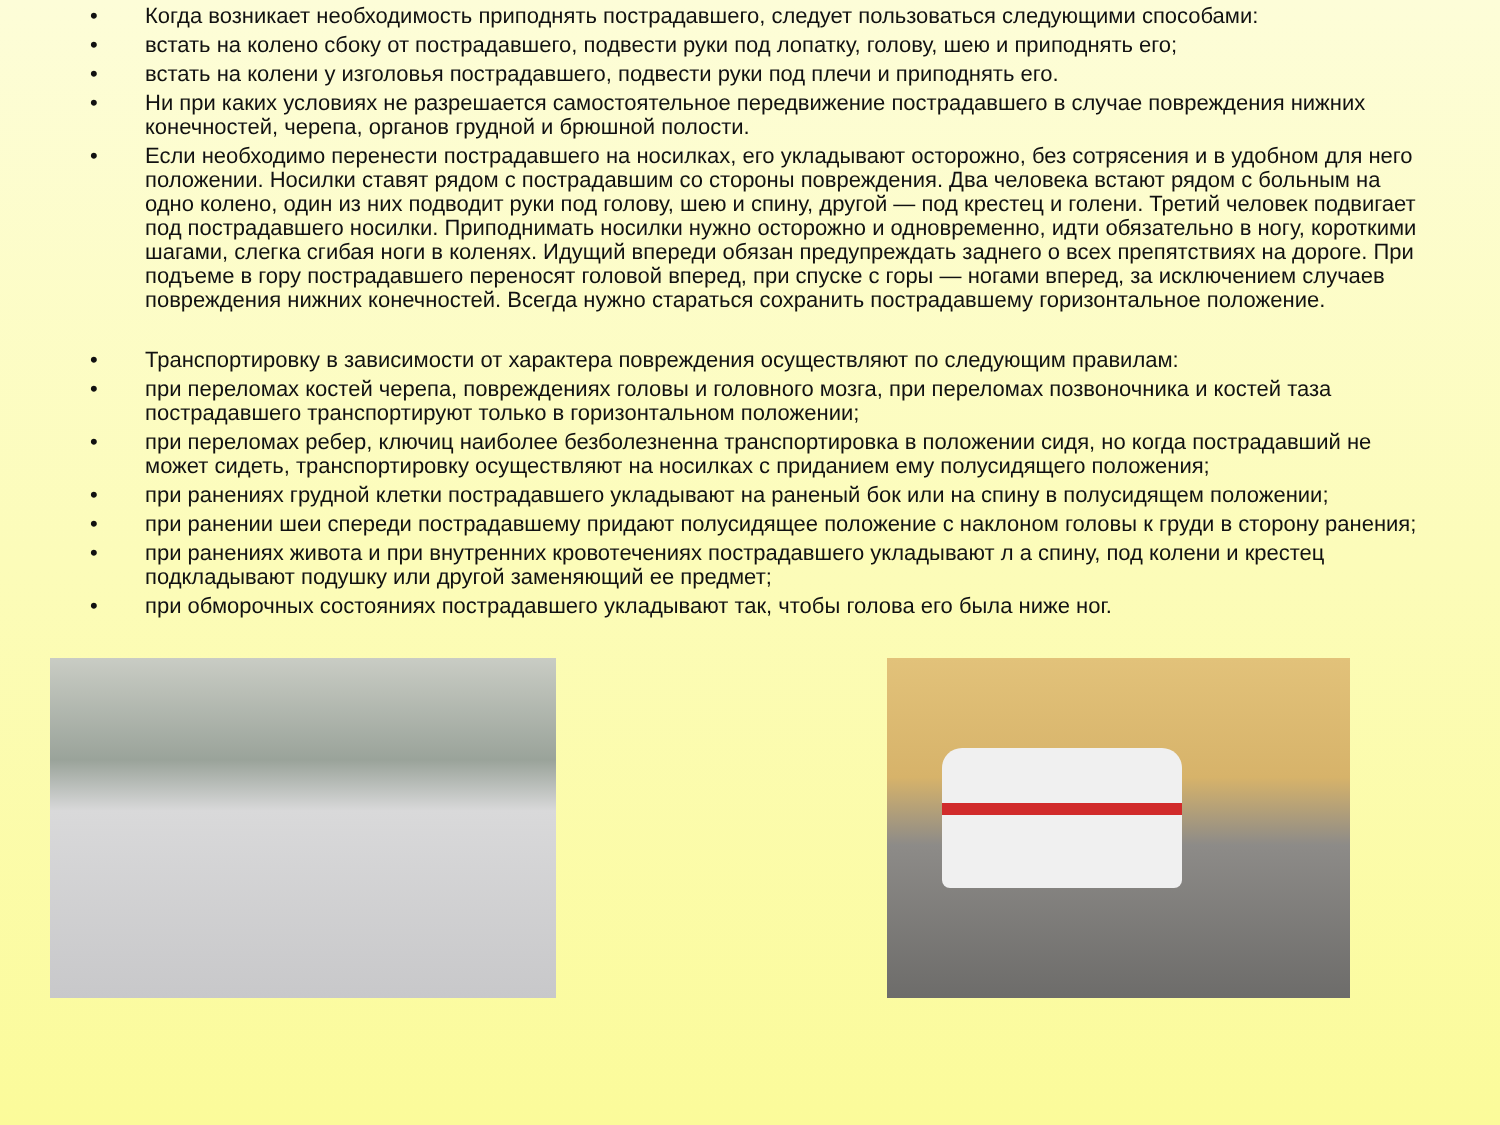• Когда возникает необходимость приподнять пострадавшего, следует пользоваться следующими способами:
• встать на колено сбоку от пострадавшего, подвести руки под лопатку, голову, шею и приподнять его;
• встать на колени у изголовья пострадавшего, подвести руки под плечи и приподнять его.
• Ни при каких условиях не разрешается самостоятельное передвижение пострадавшего в случае повреждения нижних конечностей, черепа, органов грудной и брюшной полости.
• Если необходимо перенести пострадавшего на носилках, его укладывают осторожно, без сотрясения и в удобном для него положении. Носилки ставят рядом с пострадавшим со стороны повреждения. Два человека встают рядом с больным на одно колено, один из них подводит руки под голову, шею и спину, другой — под крестец и голени. Третий человек подвигает под пострадавшего носилки. Приподнимать носилки нужно осторожно и одновременно, идти обязательно в ногу, короткими шагами, слегка сгибая ноги в коленях. Идущий впереди обязан предупреждать заднего о всех препятствиях на дороге. При подъеме в гору пострадавшего переносят головой вперед, при спуске с горы — ногами вперед, за исключением случаев повреждения нижних конечностей. Всегда нужно стараться сохранить пострадавшему горизонтальное положение.
• Транспортировку в зависимости от характера повреждения осуществляют по следующим правилам:
• при переломах костей черепа, повреждениях головы и головного мозга, при переломах позвоночника и костей таза пострадавшего транспортируют только в горизонтальном положении;
• при переломах ребер, ключиц наиболее безболезненна транспортировка в положении сидя, но когда пострадавший не может сидеть, транспортировку осуществляют на носилках с приданием ему полусидящего положения;
• при ранениях грудной клетки пострадавшего укладывают на раненый бок или на спину в полусидящем положении;
• при ранении шеи спереди пострадавшему придают полусидящее положение с наклоном головы к груди в сторону ранения;
• при ранениях живота и при внутренних кровотечениях пострадавшего укладывают л а спину, под колени и крестец подкладывают подушку или другой заменяющий ее предмет;
• при обморочных состояниях пострадавшего укладывают так, чтобы голова его была ниже ног.